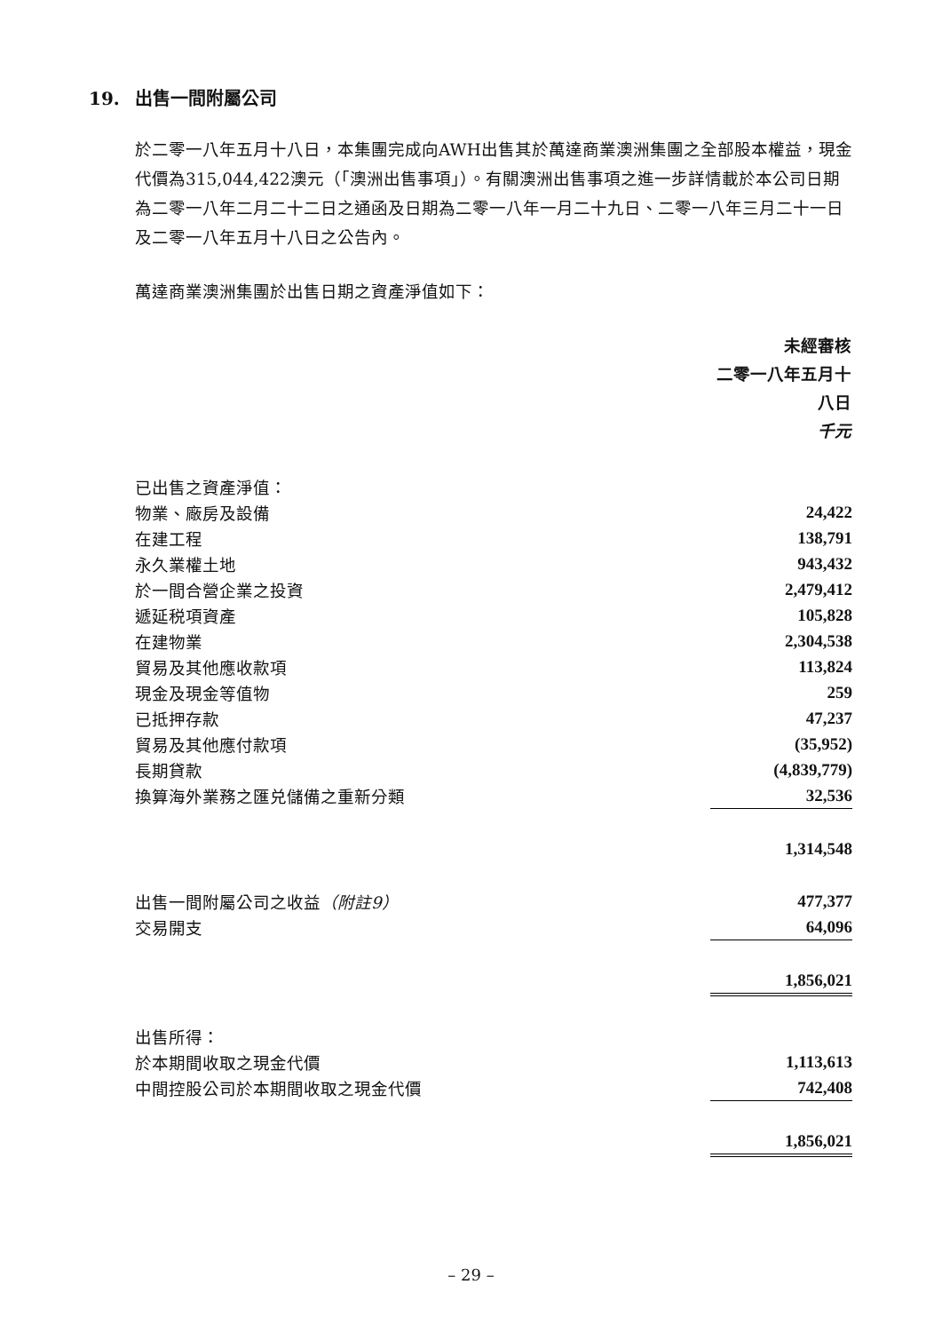19. 出售一間附屬公司
於二零一八年五月十八日，本集團完成向AWH出售其於萬達商業澳洲集團之全部股本權益，現金代價為315,044,422澳元（「澳洲出售事項」）。有關澳洲出售事項之進一步詳情載於本公司日期為二零一八年二月二十二日之通函及日期為二零一八年一月二十九日、二零一八年三月二十一日及二零一八年五月十八日之公告內。
萬達商業澳洲集團於出售日期之資產淨值如下：
| | 未經審核 二零一八年五月十八日 千元 |
| 已出售之資產淨值： | |
| 物業、廠房及設備 | 24,422 |
| 在建工程 | 138,791 |
| 永久業權土地 | 943,432 |
| 於一間合營企業之投資 | 2,479,412 |
| 遞延税項資產 | 105,828 |
| 在建物業 | 2,304,538 |
| 貿易及其他應收款項 | 113,824 |
| 現金及現金等值物 | 259 |
| 已抵押存款 | 47,237 |
| 貿易及其他應付款項 | (35,952) |
| 長期貸款 | (4,839,779) |
| 換算海外業務之匯兑儲備之重新分類 | 32,536 |
| | 1,314,548 |
| 出售一間附屬公司之收益 （附註9） | 477,377 |
| 交易開支 | 64,096 |
| | 1,856,021 |
| 出售所得： | |
| 於本期間收取之現金代價 | 1,113,613 |
| 中間控股公司於本期間收取之現金代價 | 742,408 |
| | 1,856,021 |
– 29 –